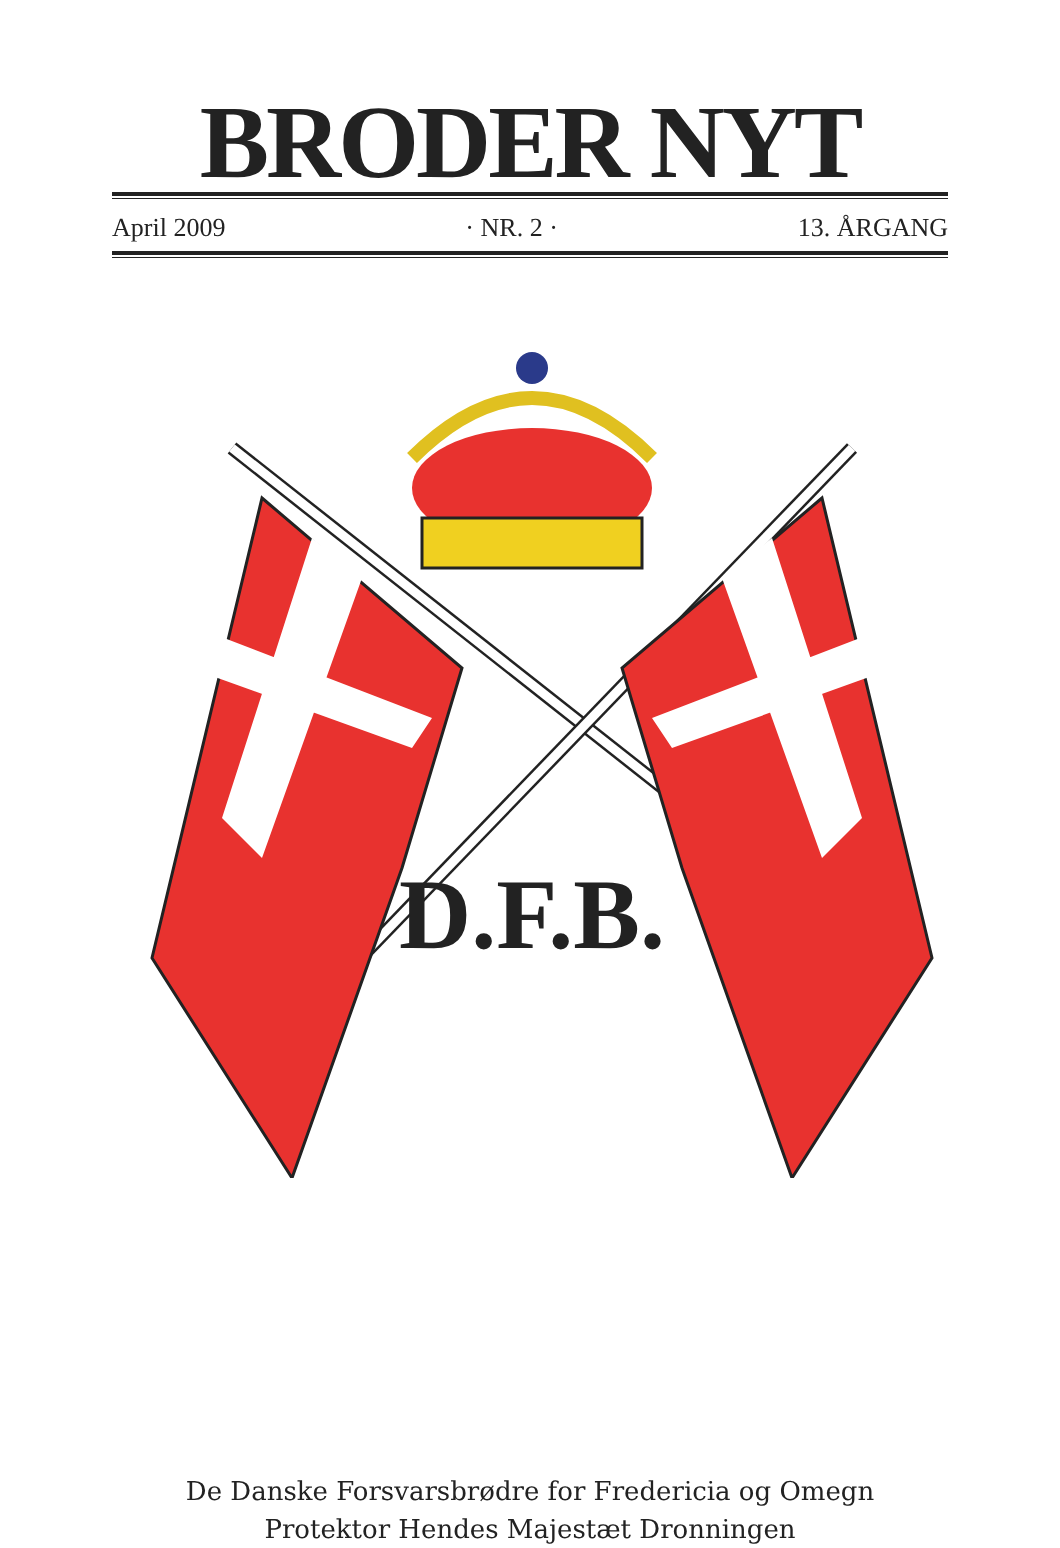BRODER NYT
April 2009 · NR. 2 · 13. ÅRGANG
D.F.B.
De Danske Forsvarsbrødre for Fredericia og Omegn
Protektor Hendes Majestæt Dronningen